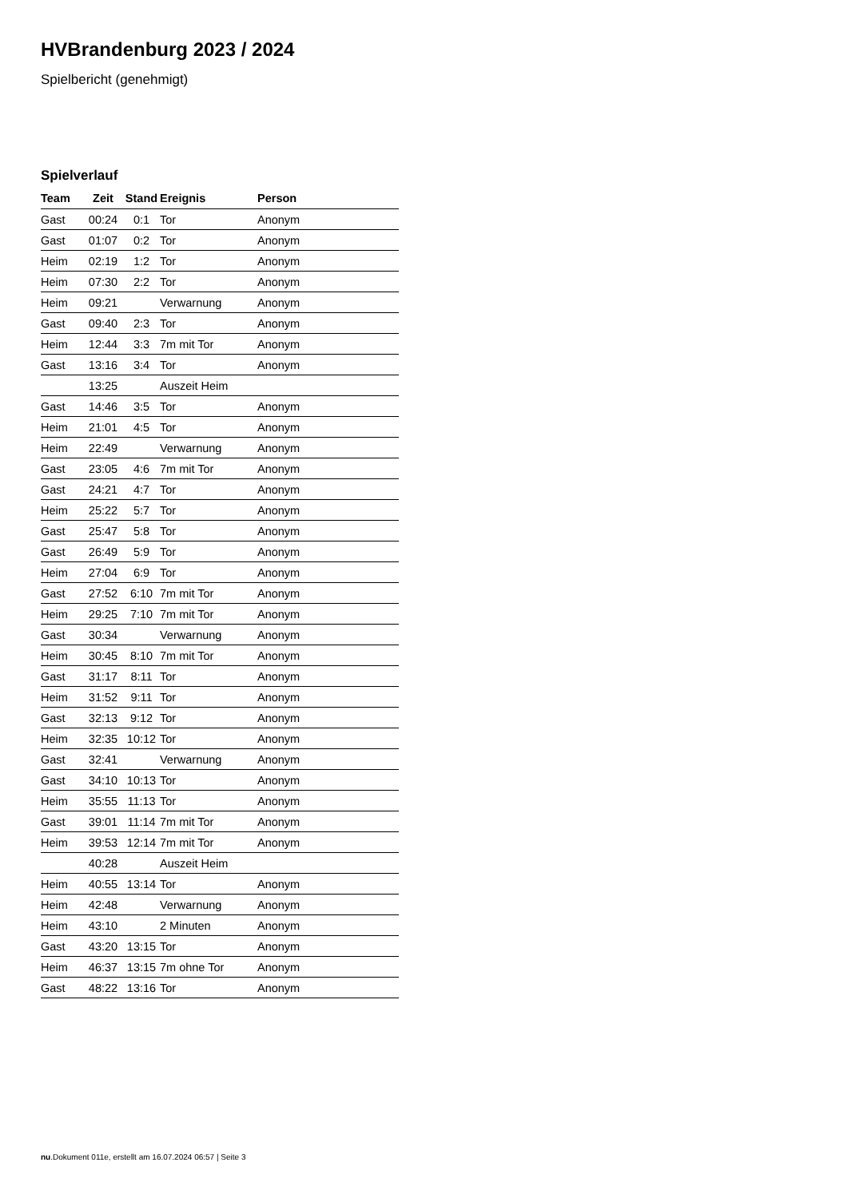HVBrandenburg 2023 / 2024
Spielbericht (genehmigt)
Spielverlauf
| Team | Zeit | Stand | Ereignis | Person |
| --- | --- | --- | --- | --- |
| Gast | 00:24 | 0:1 | Tor | Anonym |
| Gast | 01:07 | 0:2 | Tor | Anonym |
| Heim | 02:19 | 1:2 | Tor | Anonym |
| Heim | 07:30 | 2:2 | Tor | Anonym |
| Heim | 09:21 | | Verwarnung | Anonym |
| Gast | 09:40 | 2:3 | Tor | Anonym |
| Heim | 12:44 | 3:3 | 7m mit Tor | Anonym |
| Gast | 13:16 | 3:4 | Tor | Anonym |
| | 13:25 | | Auszeit Heim | |
| Gast | 14:46 | 3:5 | Tor | Anonym |
| Heim | 21:01 | 4:5 | Tor | Anonym |
| Heim | 22:49 | | Verwarnung | Anonym |
| Gast | 23:05 | 4:6 | 7m mit Tor | Anonym |
| Gast | 24:21 | 4:7 | Tor | Anonym |
| Heim | 25:22 | 5:7 | Tor | Anonym |
| Gast | 25:47 | 5:8 | Tor | Anonym |
| Gast | 26:49 | 5:9 | Tor | Anonym |
| Heim | 27:04 | 6:9 | Tor | Anonym |
| Gast | 27:52 | 6:10 | 7m mit Tor | Anonym |
| Heim | 29:25 | 7:10 | 7m mit Tor | Anonym |
| Gast | 30:34 | | Verwarnung | Anonym |
| Heim | 30:45 | 8:10 | 7m mit Tor | Anonym |
| Gast | 31:17 | 8:11 | Tor | Anonym |
| Heim | 31:52 | 9:11 | Tor | Anonym |
| Gast | 32:13 | 9:12 | Tor | Anonym |
| Heim | 32:35 | 10:12 | Tor | Anonym |
| Gast | 32:41 | | Verwarnung | Anonym |
| Gast | 34:10 | 10:13 | Tor | Anonym |
| Heim | 35:55 | 11:13 | Tor | Anonym |
| Gast | 39:01 | 11:14 | 7m mit Tor | Anonym |
| Heim | 39:53 | 12:14 | 7m mit Tor | Anonym |
| | 40:28 | | Auszeit Heim | |
| Heim | 40:55 | 13:14 | Tor | Anonym |
| Heim | 42:48 | | Verwarnung | Anonym |
| Heim | 43:10 | | 2 Minuten | Anonym |
| Gast | 43:20 | 13:15 | Tor | Anonym |
| Heim | 46:37 | 13:15 | 7m ohne Tor | Anonym |
| Gast | 48:22 | 13:16 | Tor | Anonym |
nu.Dokument 011e, erstellt am 16.07.2024 06:57 | Seite 3